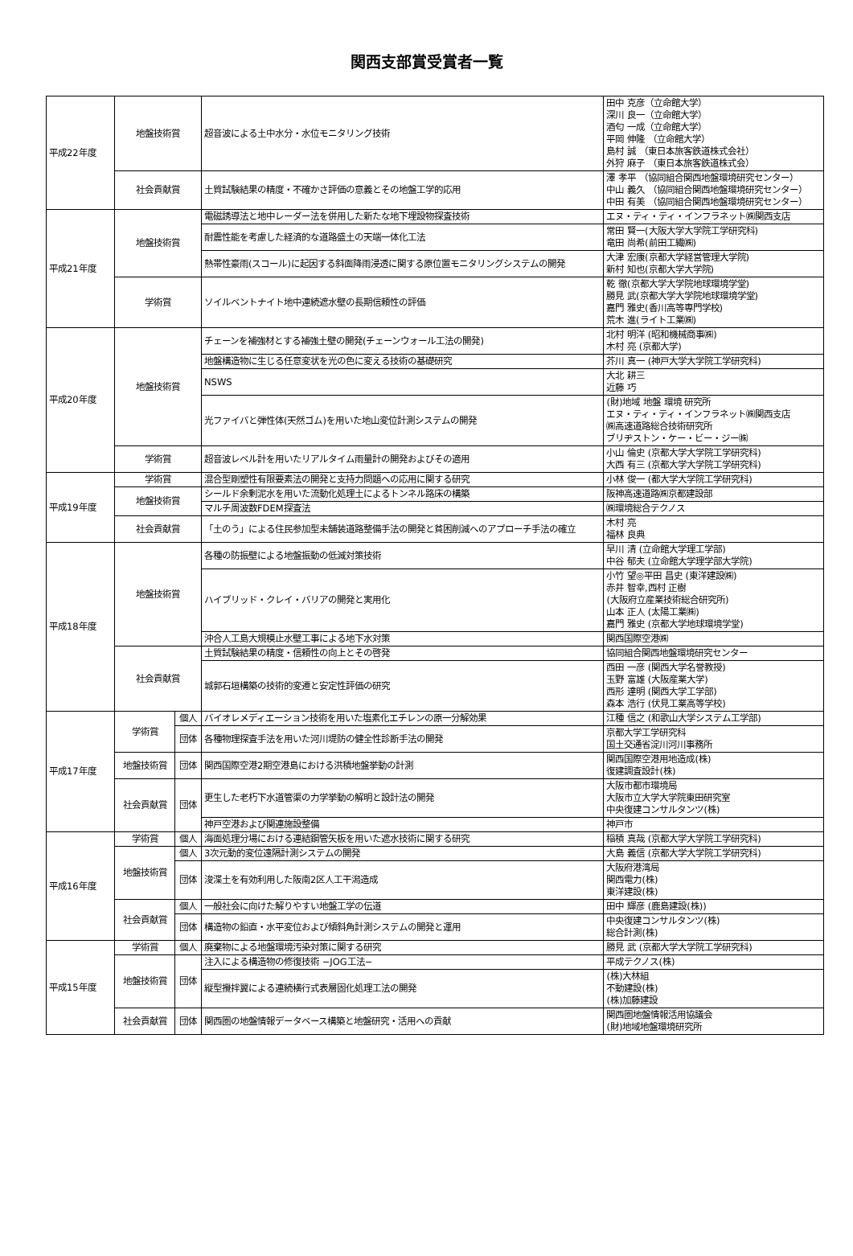関西支部賞受賞者一覧
| 平成22年度 | 地盤技術賞 | | 超音波による土中水分・水位モニタリング技術 | 田中 克彦（立命館大学） 深川 良一（立命館大学） 酒匂 一成（立命館大学） 平岡 伸隆 （立命館大学） 島村 誠 （東日本旅客鉄道株式会社） 外狩 麻子 （東日本旅客鉄道株式会） |
| | 社会貢献賞 | | 土質試験結果の精度・不確かさ評価の意義とその地盤工学的応用 | 澤 孝平 （協同組合関西地盤環境研究センター） 中山 義久 （協同組合関西地盤環境研究センター） 中田 有美 （協同組合関西地盤環境研究センター） |
| 平成21年度 | 地盤技術賞 | | 電磁誘導法と地中レーダー法を併用した新たな地下埋設物探査技術 | エヌ・ティ・ティ・インフラネット㈱関西支店 |
| | | | 耐震性能を考慮した経済的な道路盛土の天端一体化工法 | 常田 賢一(大阪大学大学院工学研究科) 竜田 尚希(前田工繊㈱) |
| | | | 熱帯性豪雨(スコール)に起因する斜面降雨浸透に関する原位置モニタリングシステムの開発 | 大津 宏康(京都大学経営管理大学院) 新村 知也(京都大学大学院) |
| | 学術賞 | | ソイルベントナイト地中連続遮水壁の長期信頼性の評価 | 乾 徹(京都大学大学院地球環境学堂) 勝見 武(京都大学大学院地球環境学堂) 嘉門 雅史(香川高等専門学校) 荒木 進(ライト工業㈱) |
| 平成20年度 | 地盤技術賞 | | チェーンを補強材とする補強土壁の開発(チェーンウォール工法の開発) | 北村 明洋 (昭和機械商事㈱) 木村 亮 (京都大学) |
| | | | 地盤構造物に生じる任意変状を光の色に変える技術の基礎研究 | 芥川 真一 (神戸大学大学院工学研究科) |
| | | | NSWS | 大北 耕三 近藤 巧 |
| | | | 光ファイバと弾性体(天然ゴム)を用いた地山変位計測システムの開発 | (財)地域 地盤 環境 研究所 エヌ・ティ・ティ・インフラネット㈱関西支店 ㈱高速道路総合技術研究所 ブリヂストン・ケー・ビー・ジー㈱ |
| | 学術賞 | | 超音波レベル計を用いたリアルタイム雨量計の開発およびその適用 | 小山 倫史 (京都大学大学院工学研究科) 大西 有三 (京都大学大学院工学研究科) |
| 平成19年度 | 学術賞 | | 混合型剛塑性有限要素法の開発と支持力問題への応用に関する研究 | 小林 俊一 (都大学大学院工学研究科) |
| | 地盤技術賞 | | シールド余剰泥水を用いた流動化処理土によるトンネル路床の構築 | 阪神高速道路㈱京都建設部 |
| | | | マルチ周波数FDEM探査法 | ㈱環境総合テクノス |
| | 社会貢献賞 | | 「土のう」による住民参加型未舗装道路整備手法の開発と貧困削減へのアプローチ手法の確立 | 木村 亮 福林 良典 |
| 平成18年度 | 地盤技術賞 | | 各種の防振壁による地盤振動の低減対策技術 | 早川 清 (立命館大学理工学部) 中谷 郁夫 (立命館大学理学部大学院) |
| | | | ハイブリッド・クレイ・バリアの開発と実用化 | 小竹 望◎平田 昌史 (東洋建設㈱) 赤井 智幸,西村 正樹 (大阪府立産業技術総合研究所) 山本 正人 (太陽工業㈱) 嘉門 雅史 (京都大学地球環境学堂) |
| | | | 沖合人工島大規模止水壁工事による地下水対策 | 関西国際空港㈱ |
| | 社会貢献賞 | | 土質試験結果の精度・信頼性の向上とその啓発 | 協同組合関西地盤環境研究センター |
| | | | 城郭石垣構築の技術的変遷と安定性評価の研究 | 西田 一彦 (関西大学名誉教授) 玉野 富雄 (大阪産業大学) 西形 達明 (関西大学工学部) 森本 浩行 (伏見工業高等学校) |
| 平成17年度 | 学術賞 | 個人 | バイオレメディエーション技術を用いた塩素化エチレンの原一分解効果 | 江種 信之 (和歌山大学システム工学部) |
| | | 団体 | 各種物理探査手法を用いた河川堤防の健全性診断手法の開発 | 京都大学工学研究科 国土交通省淀川河川事務所 |
| | 地盤技術賞 | 団体 | 関西国際空港2期空港島における洪積地盤挙動の計測 | 関西国際空港用地造成(株) 復建調査設計(株) |
| | 社会貢献賞 | 団体 | 更生した老朽下水道管渠の力学挙動の解明と設計法の開発 | 大阪市都市環境局 大阪市立大学大学院東田研究室 中央復建コンサルタンツ(株) |
| | | | 神戸空港および関連施設整備 | 神戸市 |
| 平成16年度 | 学術賞 | 個人 | 海面処理分場における連結鋼管矢板を用いた遮水技術に関する研究 | 稲積 真哉 (京都大学大学院工学研究科) |
| | 地盤技術賞 | 個人 | 3次元動的変位遠隔計測システムの開発 | 大島 義信 (京都大学大学院工学研究科) |
| | | 団体 | 浚渫土を有効利用した阪南2区人工干潟造成 | 大阪府港湾局 関西電力(株) 東洋建設(株) |
| | 社会貢献賞 | 個人 | 一般社会に向けた解りやすい地盤工学の伝道 | 田中 輝彦 (鹿島建設(株)) |
| | | 団体 | 構造物の鉛直・水平変位および傾斜角計測システムの開発と運用 | 中央復建コンサルタンツ(株) 総合計測(株) |
| 平成15年度 | 学術賞 | 個人 | 廃棄物による地盤環境汚染対策に関する研究 | 勝見 武 (京都大学大学院工学研究科) |
| | 地盤技術賞 | 団体 | 注入による構造物の修復技術 −JOG工法− | 平成テクノス(株) |
| | | | 縦型攪拌翼による連続横行式表層固化処理工法の開発 | (株)大林組 不動建設(株) (株)加藤建設 |
| | 社会貢献賞 | 団体 | 関西圏の地盤情報データベース構築と地盤研究・活用への貢献 | 関西圏地盤情報活用協議会 (財)地域地盤環境研究所 |